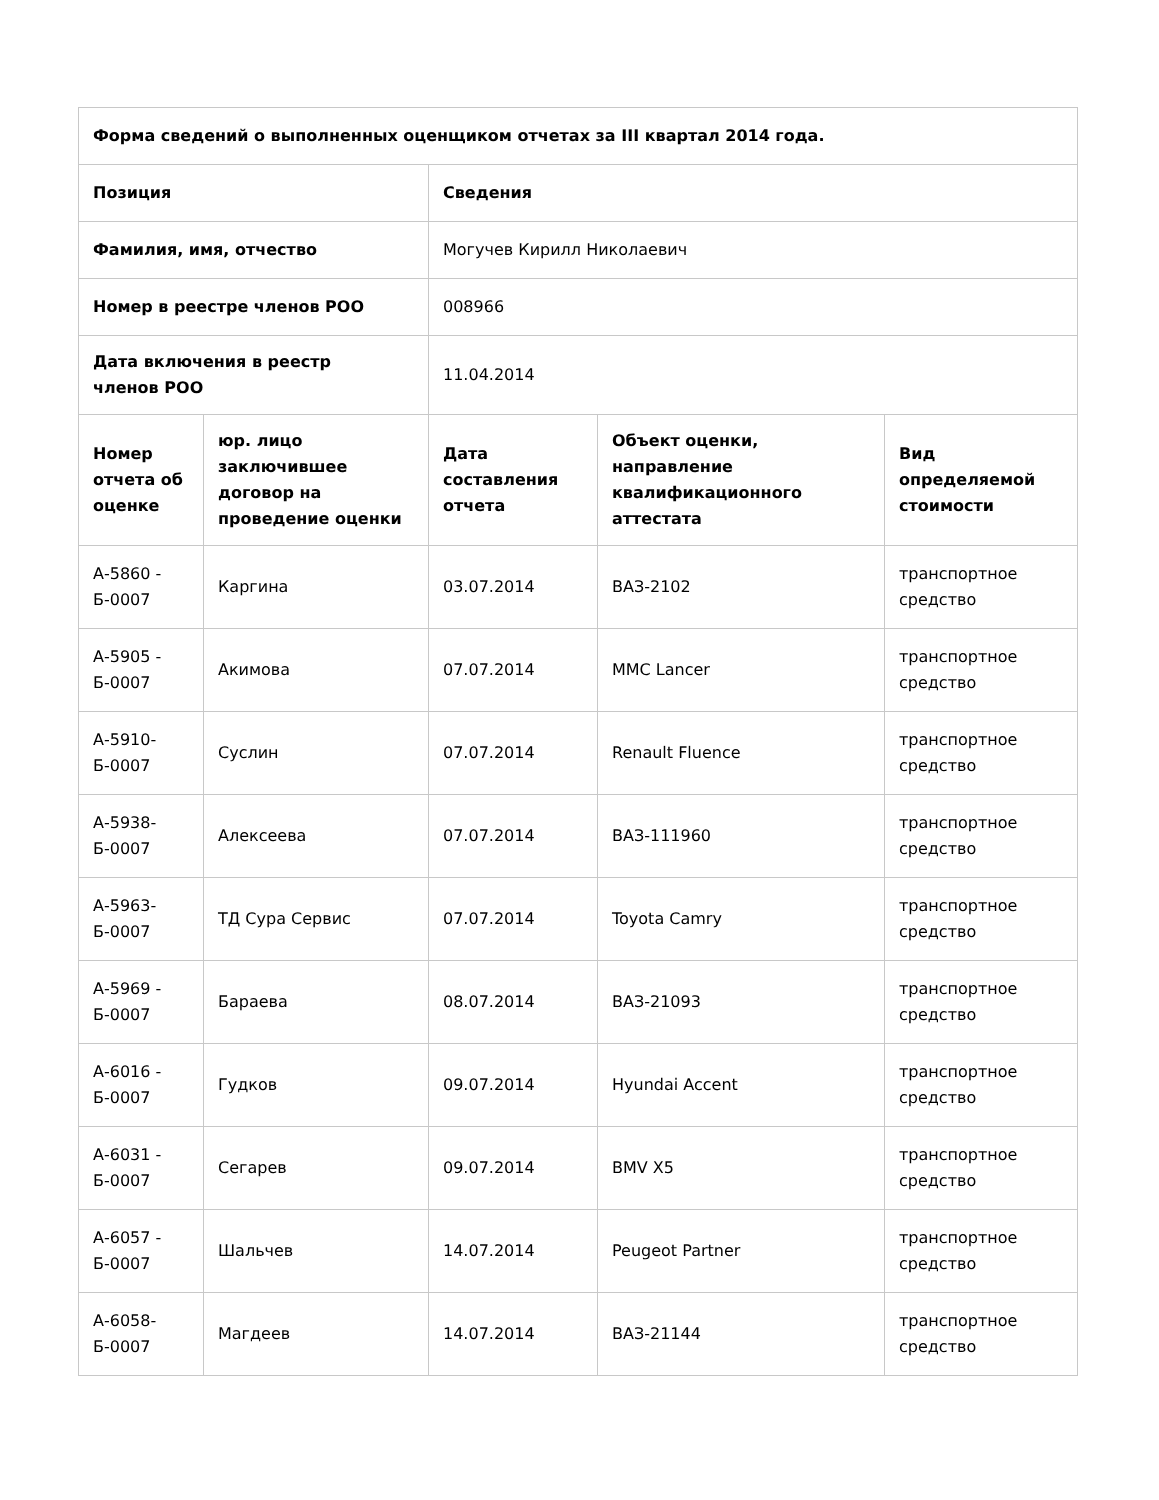| Форма сведений о выполненных оценщиком отчетах за III квартал 2014 года. | | | | |
| --- | --- | --- | --- | --- |
| Позиция | | Сведения | | |
| Фамилия, имя, отчество | | Могучев Кирилл Николаевич | | |
| Номер в реестре членов РОО | | 008966 | | |
| Дата включения в реестр членов РОО | | 11.04.2014 | | |
| Номер отчета об оценке | юр. лицо заключившее договор на проведение оценки | Дата составления отчета | Объект оценки, направление квалификационного аттестата | Вид определяемой стоимости |
| А-5860 - Б-0007 | Каргина | 03.07.2014 | ВАЗ-2102 | транспортное средство |
| А-5905 - Б-0007 | Акимова | 07.07.2014 | MMC Lancer | транспортное средство |
| А-5910- Б-0007 | Суслин | 07.07.2014 | Renault Fluence | транспортное средство |
| А-5938- Б-0007 | Алексеева | 07.07.2014 | ВАЗ-111960 | транспортное средство |
| А-5963- Б-0007 | ТД Сура Сервис | 07.07.2014 | Toyota Camry | транспортное средство |
| А-5969 - Б-0007 | Бараева | 08.07.2014 | ВАЗ-21093 | транспортное средство |
| А-6016 - Б-0007 | Гудков | 09.07.2014 | Hyundai Accent | транспортное средство |
| А-6031 - Б-0007 | Сегарев | 09.07.2014 | BMV X5 | транспортное средство |
| А-6057 - Б-0007 | Шальчев | 14.07.2014 | Peugeot Partner | транспортное средство |
| А-6058- Б-0007 | Магдеев | 14.07.2014 | ВАЗ-21144 | транспортное средство |